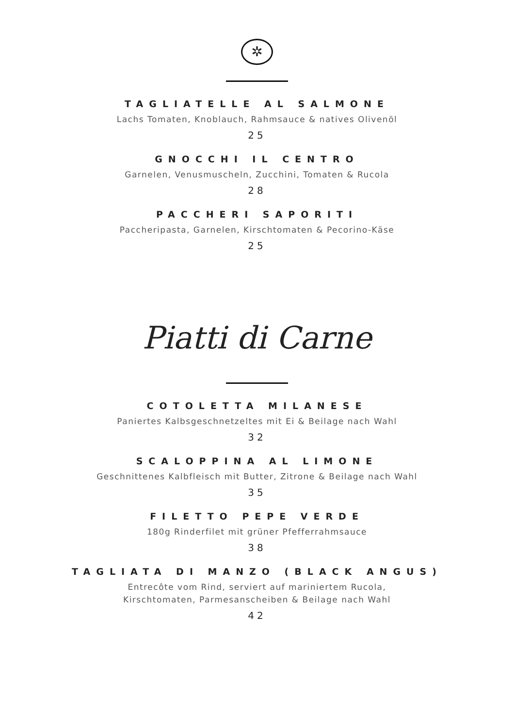✲
TAGLIATELLE AL SALMONE
Lachs Tomaten, Knoblauch, Rahmsauce & natives Olivenöl
25
GNOCCHI IL CENTRO
Garnelen, Venusmuscheln, Zucchini, Tomaten & Rucola
28
PACCHERI SAPORITI
Paccheripasta, Garnelen, Kirschtomaten & Pecorino-Käse
25
Piatti di Carne
COTOLETTA MILANESE
Paniertes Kalbsgeschnetzeltes mit Ei & Beilage nach Wahl
32
SCALOPPINA AL LIMONE
Geschnittenes Kalbfleisch mit Butter, Zitrone & Beilage nach Wahl
35
FILETTO PEPE VERDE
180g Rinderfilet mit grüner Pfefferrahmsauce
38
TAGLIATA DI MANZO (BLACK ANGUS)
Entrecôte vom Rind, serviert auf mariniertem Rucola,
Kirschtomaten, Parmesanscheiben & Beilage nach Wahl
42